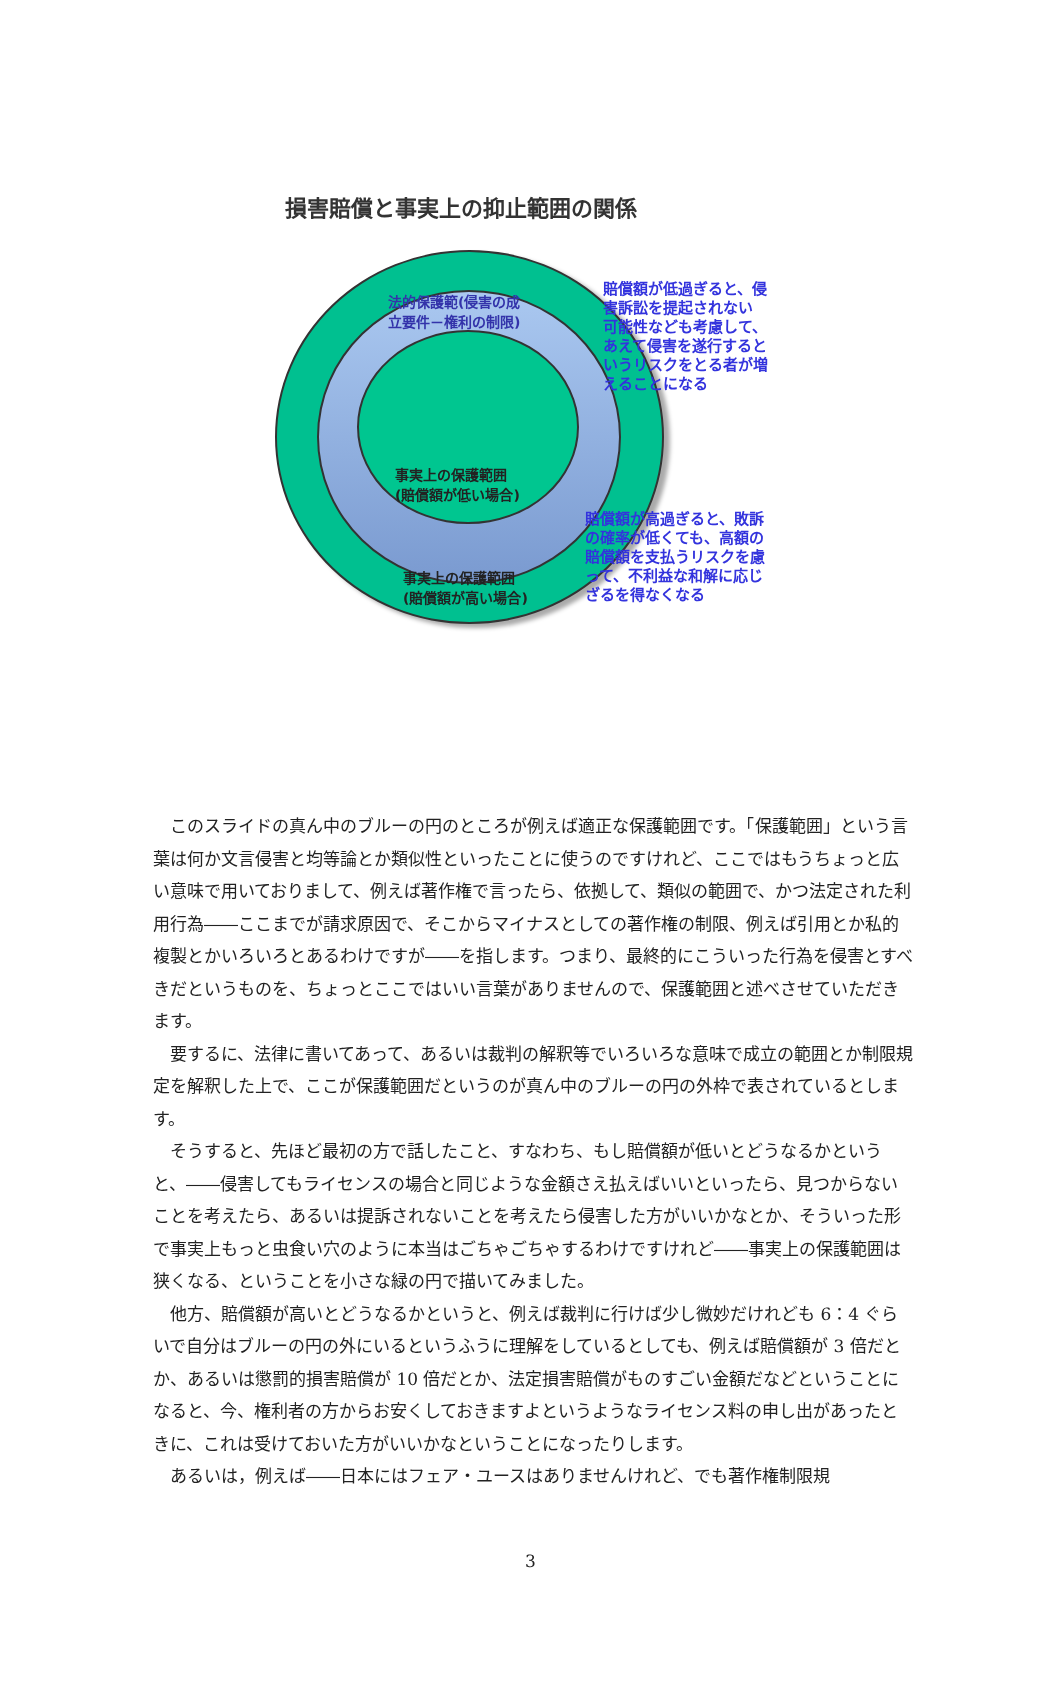損害賠償と事実上の抑止範囲の関係
法的保護範(侵害の成
立要件－権利の制限)
事実上の保護範囲
(賠償額が低い場合)
事実上の保護範囲
(賠償額が高い場合)
賠償額が低過ぎると、侵
害訴訟を提起されない
可能性なども考慮して、
あえて侵害を遂行すると
いうリスクをとる者が増
えることになる
賠償額が高過ぎると、敗訴
の確率が低くても、高額の
賠償額を支払うリスクを慮
って、不利益な和解に応じ
ざるを得なくなる
このスライドの真ん中のブルーの円のところが例えば適正な保護範囲です。「保護範囲」という言葉は何か文言侵害と均等論とか類似性といったことに使うのですけれど、ここではもうちょっと広い意味で用いておりまして、例えば著作権で言ったら、依拠して、類似の範囲で、かつ法定された利用行為――ここまでが請求原因で、そこからマイナスとしての著作権の制限、例えば引用とか私的複製とかいろいろとあるわけですが――を指します。つまり、最終的にこういった行為を侵害とすべきだというものを、ちょっとここではいい言葉がありませんので、保護範囲と述べさせていただきます。
要するに、法律に書いてあって、あるいは裁判の解釈等でいろいろな意味で成立の範囲とか制限規定を解釈した上で、ここが保護範囲だというのが真ん中のブルーの円の外枠で表されているとします。
そうすると、先ほど最初の方で話したこと、すなわち、もし賠償額が低いとどうなるかというと、――侵害してもライセンスの場合と同じような金額さえ払えばいいといったら、見つからないことを考えたら、あるいは提訴されないことを考えたら侵害した方がいいかなとか、そういった形で事実上もっと虫食い穴のように本当はごちゃごちゃするわけですけれど――事実上の保護範囲は狭くなる、ということを小さな緑の円で描いてみました。
他方、賠償額が高いとどうなるかというと、例えば裁判に行けば少し微妙だけれども 6：4 ぐらいで自分はブルーの円の外にいるというふうに理解をしているとしても、例えば賠償額が 3 倍だとか、あるいは懲罰的損害賠償が 10 倍だとか、法定損害賠償がものすごい金額だなどということになると、今、権利者の方からお安くしておきますよというようなライセンス料の申し出があったときに、これは受けておいた方がいいかなということになったりします。
あるいは，例えば――日本にはフェア・ユースはありませんけれど、でも著作権制限規
3